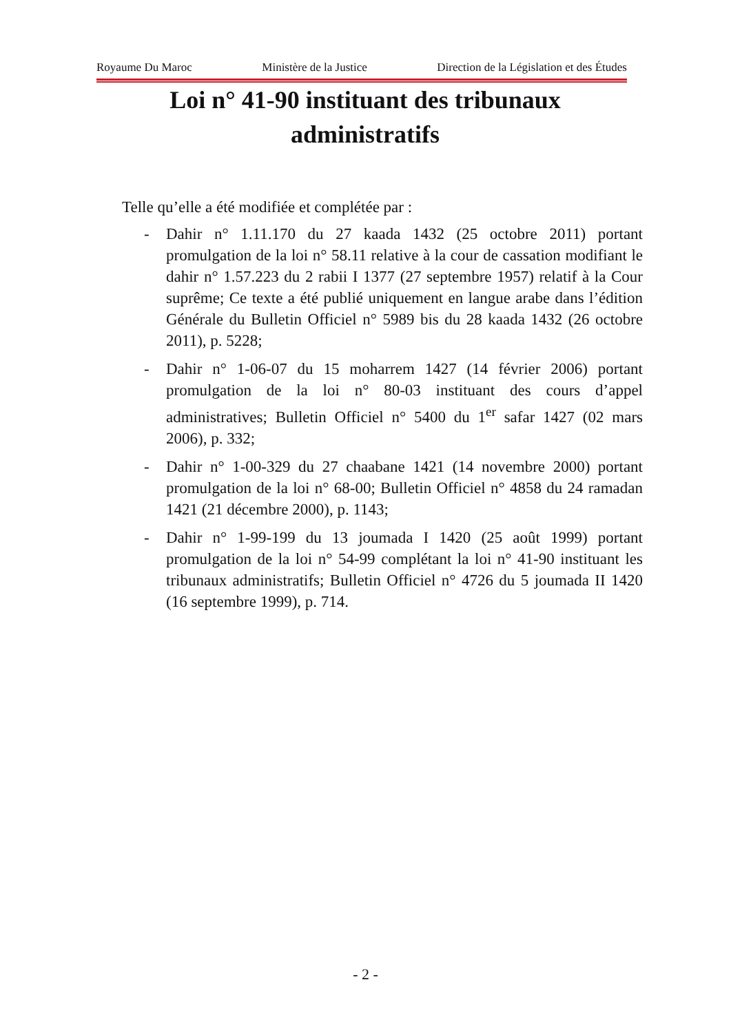Royaume Du Maroc Ministère de la Justice Direction de la Législation et des Études
Loi n° 41-90 instituant des tribunaux administratifs
Telle qu’elle a été modifiée et complétée par :
- Dahir n° 1.11.170 du 27 kaada 1432 (25 octobre 2011) portant promulgation de la loi n° 58.11 relative à la cour de cassation modifiant le dahir n° 1.57.223 du 2 rabii I 1377 (27 septembre 1957) relatif à la Cour suprême; Ce texte a été publié uniquement en langue arabe dans l’édition Générale du Bulletin Officiel n° 5989 bis du 28 kaada 1432 (26 octobre 2011), p. 5228;
- Dahir n° 1-06-07 du 15 moharrem 1427 (14 février 2006) portant promulgation de la loi n° 80-03 instituant des cours d’appel administratives; Bulletin Officiel n° 5400 du 1<sup>er</sup> safar 1427 (02 mars 2006), p. 332;
- Dahir n° 1-00-329 du 27 chaabane 1421 (14 novembre 2000) portant promulgation de la loi n° 68-00; Bulletin Officiel n° 4858 du 24 ramadan 1421 (21 décembre 2000), p. 1143;
- Dahir n° 1-99-199 du 13 joumada I 1420 (25 août 1999) portant promulgation de la loi n° 54-99 complétant la loi n° 41-90 instituant les tribunaux administratifs; Bulletin Officiel n° 4726 du 5 joumada II 1420 (16 septembre 1999), p. 714.
- 2 -